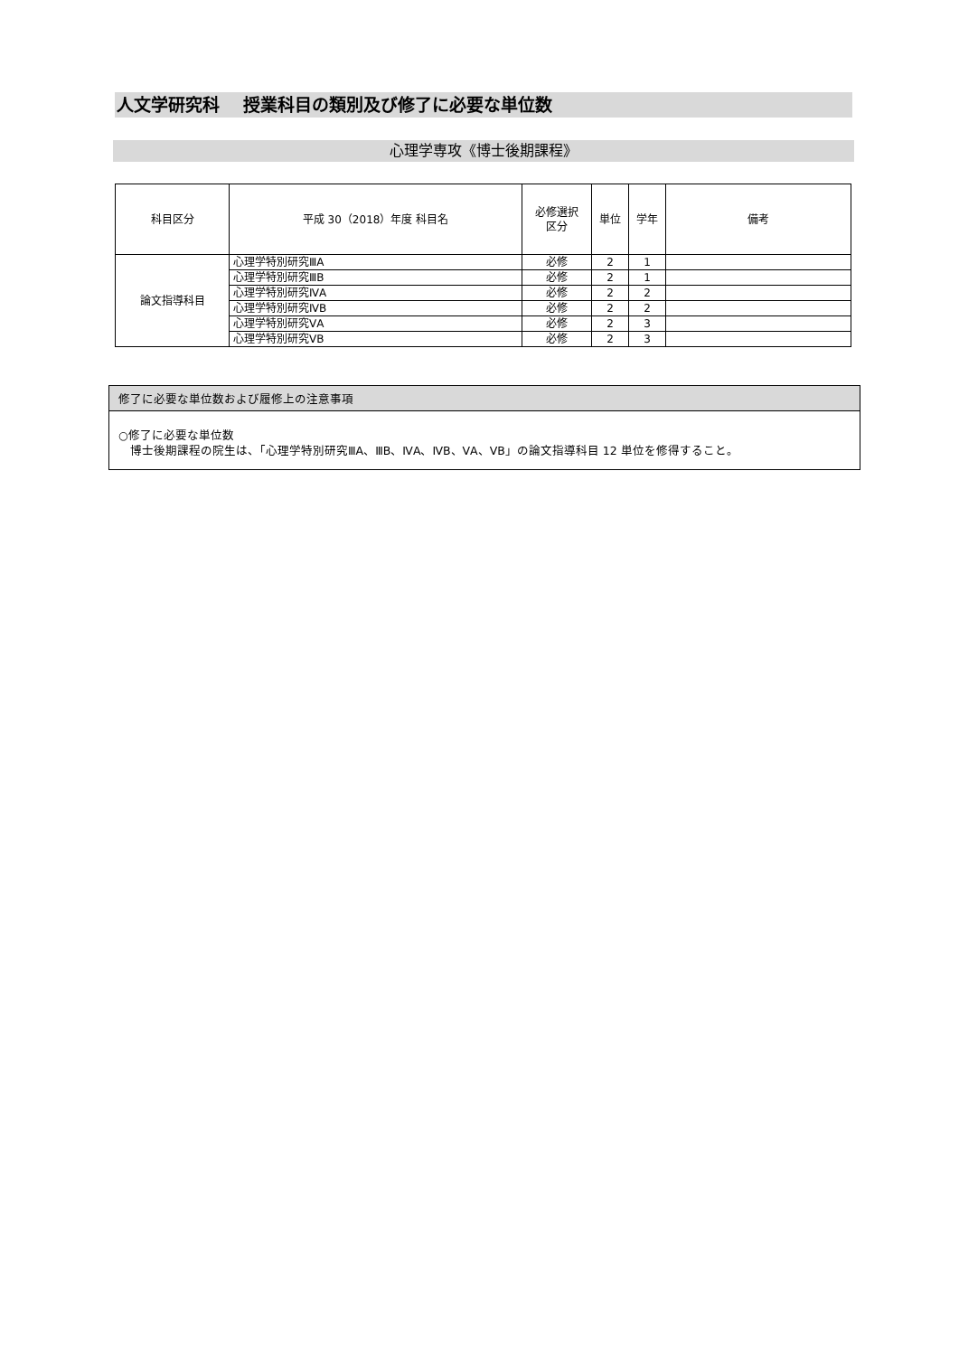人文学研究科　 授業科目の類別及び修了に必要な単位数
心理学専攻《博士後期課程》
| 科目区分 | 平成 30（2018）年度 科目名 | 必修選択 区分 | 単位 | 学年 | 備考 |
| --- | --- | --- | --- | --- | --- |
| 論文指導科目 | 心理学特別研究ⅢA | 必修 | 2 | 1 | |
| | 心理学特別研究ⅢB | 必修 | 2 | 1 | |
| | 心理学特別研究ⅣA | 必修 | 2 | 2 | |
| | 心理学特別研究ⅣB | 必修 | 2 | 2 | |
| | 心理学特別研究ⅤA | 必修 | 2 | 3 | |
| | 心理学特別研究ⅤB | 必修 | 2 | 3 | |
修了に必要な単位数および履修上の注意事項
○修了に必要な単位数
　博士後期課程の院生は、「心理学特別研究ⅢA、ⅢB、ⅣA、ⅣB、ⅤA、ⅤB」の論文指導科目 12 単位を修得すること。